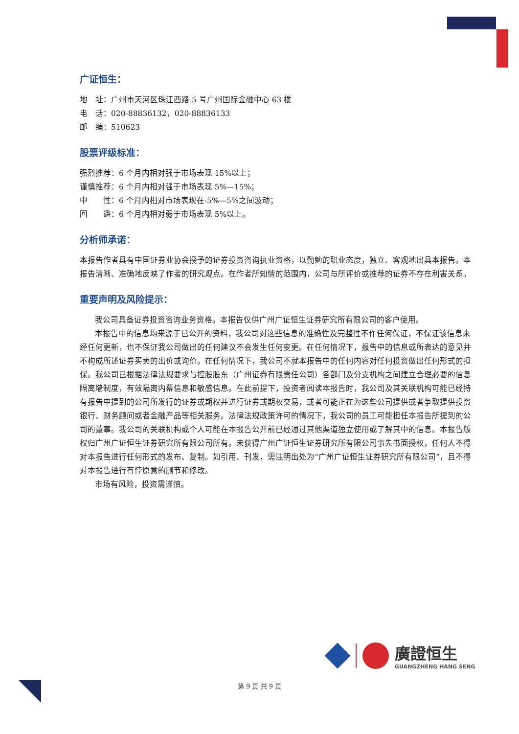广证恒生：
地　址：广州市天河区珠江西路 5 号广州国际金融中心 63 楼
电　话：020-88836132，020-88836133
邮　编：510623
股票评级标准：
强烈推荐：6 个月内相对强于市场表现 15%以上；
谨慎推荐：6 个月内相对强于市场表现 5%—15%；
中　　性：6 个月内相对市场表现在-5%—5%之间波动；
回　　避：6 个月内相对弱于市场表现 5%以上。
分析师承诺：
本报告作者具有中国证券业协会授予的证券投资咨询执业资格，以勤勉的职业态度，独立、客观地出具本报告。本报告清晰、准确地反映了作者的研究观点。在作者所知情的范围内，公司与所评价或推荐的证券不存在利害关系。
重要声明及风险提示：
我公司具备证券投资咨询业务资格。本报告仅供广州广证恒生证券研究所有限公司的客户使用。
本报告中的信息均来源于已公开的资料，我公司对这些信息的准确性及完整性不作任何保证，不保证该信息未经任何更新，也不保证我公司做出的任何建议不会发生任何变更。在任何情况下，报告中的信息或所表达的意见并不构成所述证券买卖的出价或询价。在任何情况下，我公司不就本报告中的任何内容对任何投资做出任何形式的担保。我公司已根据法律法规要求与控股股东（广州证券有限责任公司）各部门及分支机构之间建立合理必要的信息隔离墙制度，有效隔离内幕信息和敏感信息。在此前提下，投资者阅读本报告时，我公司及其关联机构可能已经持有报告中提到的公司所发行的证券或期权并进行证券或期权交易，或者可能正在为这些公司提供或者争取提供投资银行、财务顾问或者金融产品等相关服务。法律法规政策许可的情况下，我公司的员工可能担任本报告所提到的公司的董事。我公司的关联机构或个人可能在本报告公开前已经通过其他渠道独立使用或了解其中的信息。本报告版权归广州广证恒生证券研究所有限公司所有。未获得广州广证恒生证券研究所有限公司事先书面授权，任何人不得对本报告进行任何形式的发布、复制。如引用、刊发，需注明出处为“广州广证恒生证券研究所有限公司”，且不得对本报告进行有悖原意的删节和修改。
市场有风险，投资需谨慎。
廣證恒生
GUANGZHENG HANG SENG
第 9 页 共 9 页